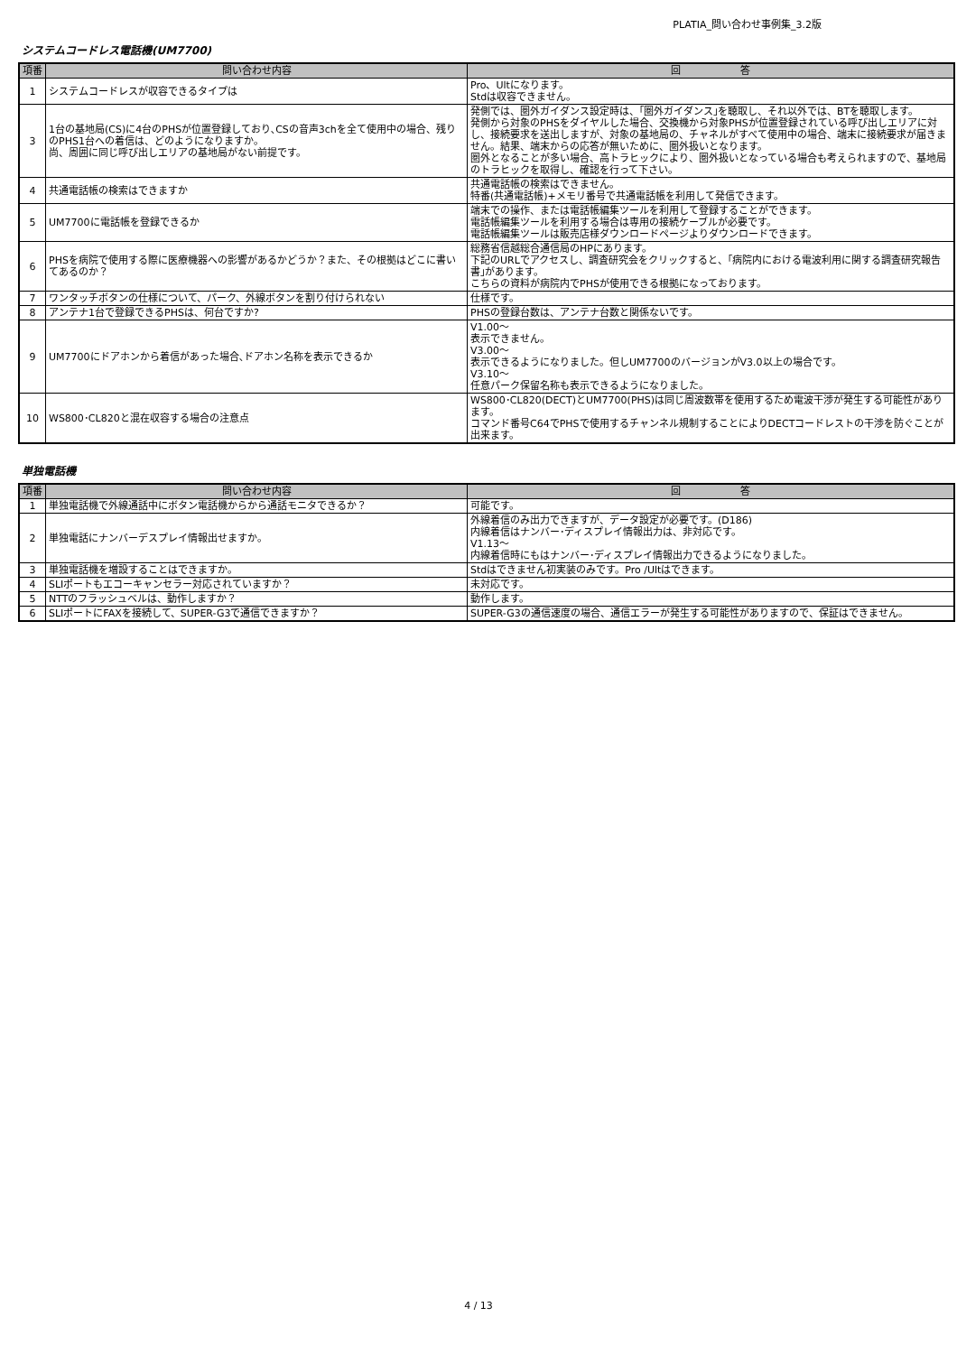PLATIA_問い合わせ事例集_3.2版
システムコードレス電話機(UM7700)
| 項番 | 問い合わせ内容 | 回 答 |
| --- | --- | --- |
| 1 | システムコードレスが収容できるタイプは | Pro、Ultになります。 Stdは収容できません。 |
| 3 | 1台の基地局(CS)に4台のPHSが位置登録しており､CSの音声3chを全て使用中の場合、残りのPHS1台への着信は、どのようになりますか。 尚、周囲に同じ呼び出しエリアの基地局がない前提です。 | 発側では、圏外ガイダンス設定時は、｢圏外ガイダンス｣を聴取し、それ以外では、BTを聴取します。 発側から対象のPHSをダイヤルした場合、交換機から対象PHSが位置登録されている呼び出しエリアに対し、接続要求を送出しますが、対象の基地局の、チャネルがすべて使用中の場合、端末に接続要求が届きません。結果、端末からの応答が無いために、圏外扱いとなります。 圏外となることが多い場合、高トラヒックにより、圏外扱いとなっている場合も考えられますので、基地局のトラヒックを取得し、確認を行って下さい。 |
| 4 | 共通電話帳の検索はできますか | 共通電話帳の検索はできません。 特番(共通電話帳)+メモリ番号で共通電話帳を利用して発信できます。 |
| 5 | UM7700に電話帳を登録できるか | 端末での操作、または電話帳編集ツールを利用して登録することができます。 電話帳編集ツールを利用する場合は専用の接続ケーブルが必要です。 電話帳編集ツールは販売店様ダウンロードページよりダウンロードできます。 |
| 6 | PHSを病院で使用する際に医療機器への影響があるかどうか？また、その根拠はどこに書いてあるのか？ | 総務省信越総合通信局のHPにあります。 下記のURLでアクセスし、調査研究会をクリックすると、｢病院内における電波利用に関する調査研究報告書｣があります。 こちらの資料が病院内でPHSが使用できる根拠になっております。 |
| 7 | ワンタッチボタンの仕様について、パーク、外線ボタンを割り付けられない | 仕様です。 |
| 8 | アンテナ1台で登録できるPHSは、何台ですか? | PHSの登録台数は、アンテナ台数と関係ないです。 |
| 9 | UM7700にドアホンから着信があった場合､ドアホン名称を表示できるか | V1.00～ 表示できません。 V3.00～ 表示できるようになりました。但しUM7700のバージョンがV3.0以上の場合です。 V3.10～ 任意パーク保留名称も表示できるようになりました。 |
| 10 | WS800･CL820と混在収容する場合の注意点 | WS800･CL820(DECT)とUM7700(PHS)は同じ周波数帯を使用するため電波干渉が発生する可能性があります。 コマンド番号C64でPHSで使用するチャンネル規制することによりDECTコードレストの干渉を防ぐことが出来ます。 |
単独電話機
| 項番 | 問い合わせ内容 | 回 答 |
| --- | --- | --- |
| 1 | 単独電話機で外線通話中にボタン電話機からから通話モニタできるか？ | 可能です。 |
| 2 | 単独電話にナンバーデスプレイ情報出せますか。 | 外線着信のみ出力できますが、データ設定が必要です。(D186) 内線着信はナンバー･ディスプレイ情報出力は、非対応です。 V1.13～ 内線着信時にもはナンバー･ディスプレイ情報出力できるようになりました。 |
| 3 | 単独電話機を増設することはできますか。 | Stdはできません初実装のみです。Pro /Ultはできます。 |
| 4 | SLIポートもエコーキャンセラー対応されていますか？ | 未対応です。 |
| 5 | NTTのフラッシュベルは、動作しますか？ | 動作します。 |
| 6 | SLIポートにFAXを接続して、SUPER-G3で通信できますか？ | SUPER-G3の通信速度の場合、通信エラーが発生する可能性がありますので、保証はできません。 |
4 / 13